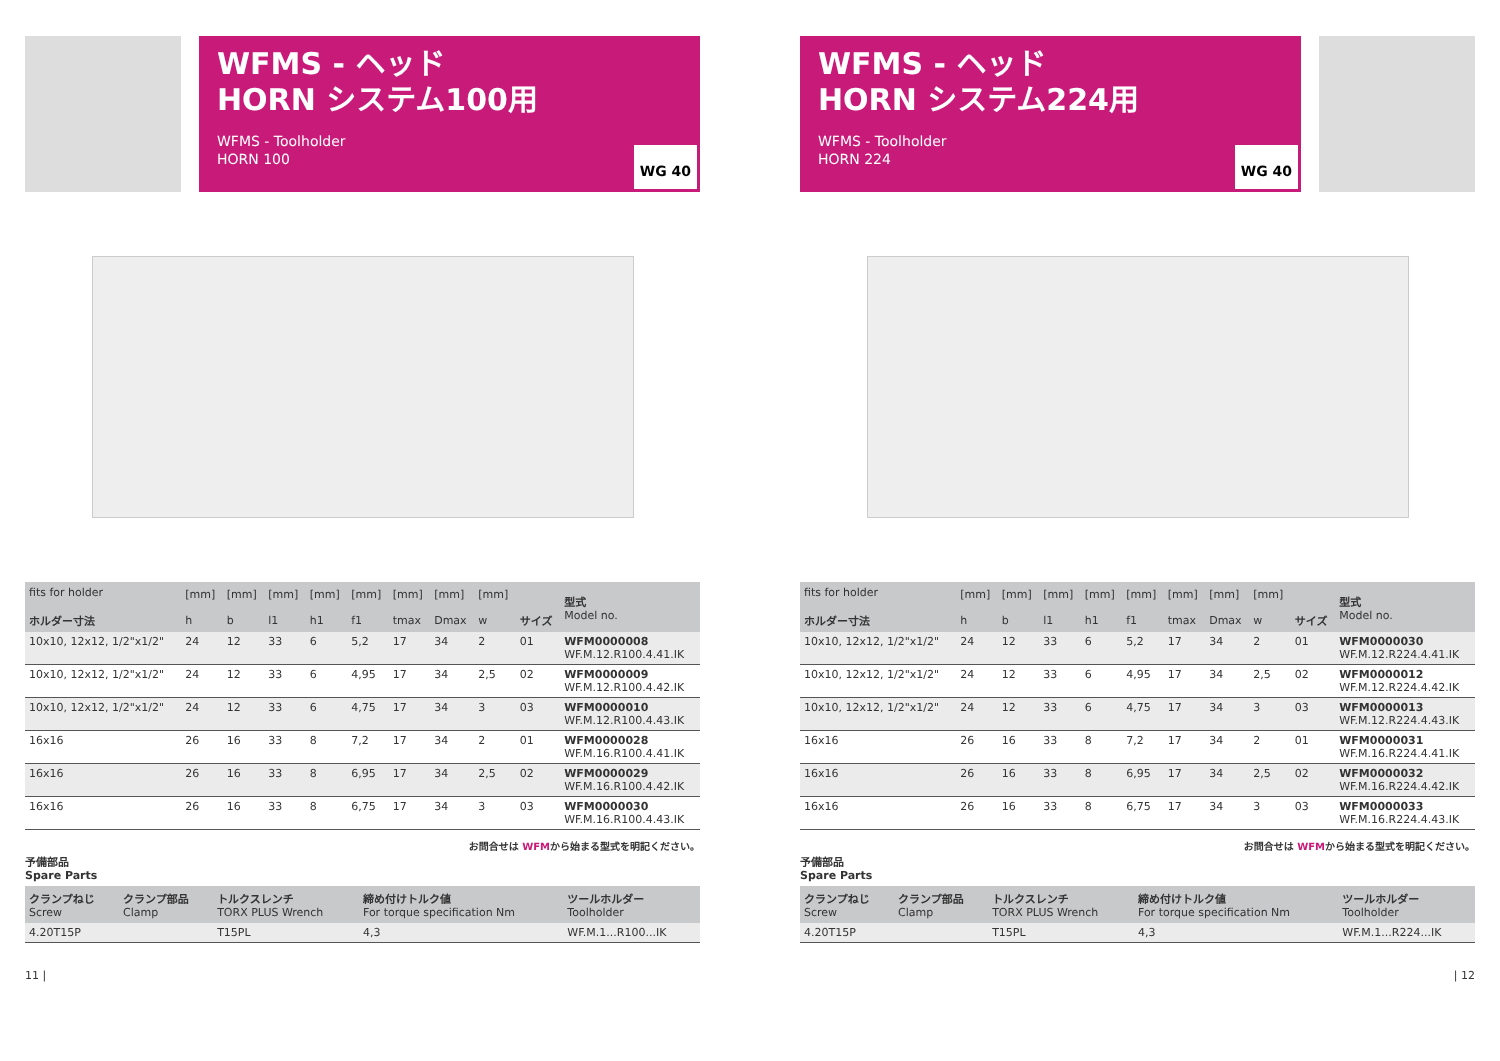WFMS - ヘッド
HORN システム100用
WFMS - Toolholder
HORN 100
WG 40
| fits for holder ホルダー寸法 | [mm] h | [mm] b | [mm] l1 | [mm] h1 | [mm] f1 | [mm] tmax | [mm] Dmax | [mm] w | サイズ | 型式 Model no. |
| --- | --- | --- | --- | --- | --- | --- | --- | --- | --- | --- |
| 10x10, 12x12, 1/2"x1/2" | 24 | 12 | 33 | 6 | 5,2 | 17 | 34 | 2 | 01 | WFM0000008 WF.M.12.R100.4.41.IK |
| 10x10, 12x12, 1/2"x1/2" | 24 | 12 | 33 | 6 | 4,95 | 17 | 34 | 2,5 | 02 | WFM0000009 WF.M.12.R100.4.42.IK |
| 10x10, 12x12, 1/2"x1/2" | 24 | 12 | 33 | 6 | 4,75 | 17 | 34 | 3 | 03 | WFM0000010 WF.M.12.R100.4.43.IK |
| 16x16 | 26 | 16 | 33 | 8 | 7,2 | 17 | 34 | 2 | 01 | WFM0000028 WF.M.16.R100.4.41.IK |
| 16x16 | 26 | 16 | 33 | 8 | 6,95 | 17 | 34 | 2,5 | 02 | WFM0000029 WF.M.16.R100.4.42.IK |
| 16x16 | 26 | 16 | 33 | 8 | 6,75 | 17 | 34 | 3 | 03 | WFM0000030 WF.M.16.R100.4.43.IK |
お問合せは WFMから始まる型式を明記ください。
予備部品
Spare Parts
| クランプねじ Screw | クランプ部品 Clamp | トルクスレンチ TORX PLUS Wrench | 締め付けトルク値 For torque specification Nm | ツールホルダー Toolholder |
| --- | --- | --- | --- | --- |
| 4.20T15P | | T15PL | 4,3 | WF.M.1...R100...IK |
11 |
WFMS - ヘッド
HORN システム224用
WFMS - Toolholder
HORN 224
WG 40
| fits for holder ホルダー寸法 | [mm] h | [mm] b | [mm] l1 | [mm] h1 | [mm] f1 | [mm] tmax | [mm] Dmax | [mm] w | サイズ | 型式 Model no. |
| --- | --- | --- | --- | --- | --- | --- | --- | --- | --- | --- |
| 10x10, 12x12, 1/2"x1/2" | 24 | 12 | 33 | 6 | 5,2 | 17 | 34 | 2 | 01 | WFM0000030 WF.M.12.R224.4.41.IK |
| 10x10, 12x12, 1/2"x1/2" | 24 | 12 | 33 | 6 | 4,95 | 17 | 34 | 2,5 | 02 | WFM0000012 WF.M.12.R224.4.42.IK |
| 10x10, 12x12, 1/2"x1/2" | 24 | 12 | 33 | 6 | 4,75 | 17 | 34 | 3 | 03 | WFM0000013 WF.M.12.R224.4.43.IK |
| 16x16 | 26 | 16 | 33 | 8 | 7,2 | 17 | 34 | 2 | 01 | WFM0000031 WF.M.16.R224.4.41.IK |
| 16x16 | 26 | 16 | 33 | 8 | 6,95 | 17 | 34 | 2,5 | 02 | WFM0000032 WF.M.16.R224.4.42.IK |
| 16x16 | 26 | 16 | 33 | 8 | 6,75 | 17 | 34 | 3 | 03 | WFM0000033 WF.M.16.R224.4.43.IK |
お問合せは WFMから始まる型式を明記ください。
予備部品
Spare Parts
| クランプねじ Screw | クランプ部品 Clamp | トルクスレンチ TORX PLUS Wrench | 締め付けトルク値 For torque specification Nm | ツールホルダー Toolholder |
| --- | --- | --- | --- | --- |
| 4.20T15P | | T15PL | 4,3 | WF.M.1...R224...IK |
| 12